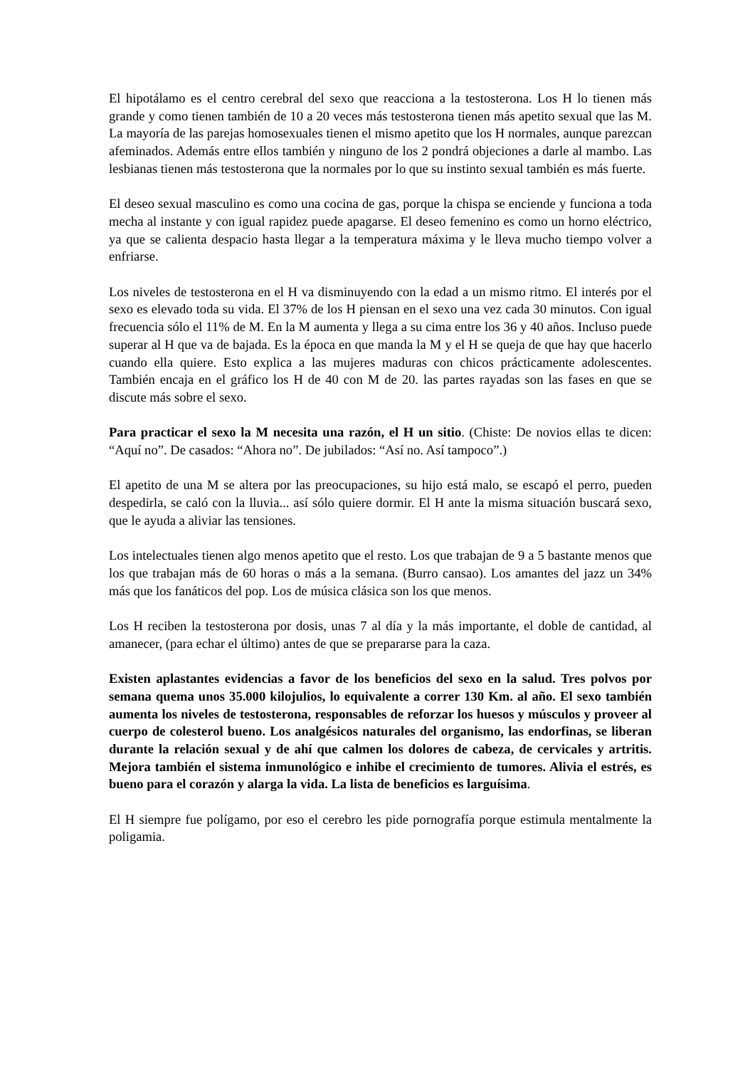El hipotálamo es el centro cerebral del sexo que reacciona a la testosterona. Los H lo tienen más grande y como tienen también de 10 a 20 veces más testosterona tienen más apetito sexual que las M. La mayoría de las parejas homosexuales tienen el mismo apetito que los H normales, aunque parezcan afeminados. Además entre ellos también y ninguno de los 2 pondrá objeciones a darle al mambo. Las lesbianas tienen más testosterona que la normales por lo que su instinto sexual también es más fuerte.
El deseo sexual masculino es como una cocina de gas, porque la chispa se enciende y funciona a toda mecha al instante y con igual rapidez puede apagarse. El deseo femenino es como un horno eléctrico, ya que se calienta despacio hasta llegar a la temperatura máxima y le lleva mucho tiempo volver a enfriarse.
Los niveles de testosterona en el H va disminuyendo con la edad a un mismo ritmo. El interés por el sexo es elevado toda su vida. El 37% de los H piensan en el sexo una vez cada 30 minutos. Con igual frecuencia sólo el 11% de M. En la M aumenta y llega a su cima entre los 36 y 40 años. Incluso puede superar al H que va de bajada. Es la época en que manda la M y el H se queja de que hay que hacerlo cuando ella quiere. Esto explica a las mujeres maduras con chicos prácticamente adolescentes. También encaja en el gráfico los H de 40 con M de 20. las partes rayadas son las fases en que se discute más sobre el sexo.
Para practicar el sexo la M necesita una razón, el H un sitio. (Chiste: De novios ellas te dicen: “Aquí no”. De casados: “Ahora no”. De jubilados: “Así no. Así tampoco”.)
El apetito de una M se altera por las preocupaciones, su hijo está malo, se escapó el perro, pueden despedirla, se caló con la lluvia... así sólo quiere dormir. El H ante la misma situación buscará sexo, que le ayuda a aliviar las tensiones.
Los intelectuales tienen algo menos apetito que el resto. Los que trabajan de 9 a 5 bastante menos que los que trabajan más de 60 horas o más a la semana. (Burro cansao). Los amantes del jazz un 34% más que los fanáticos del pop. Los de música clásica son los que menos.
Los H reciben la testosterona por dosis, unas 7 al día y la más importante, el doble de cantidad, al amanecer, (para echar el último) antes de que se prepararse para la caza.
Existen aplastantes evidencias a favor de los beneficios del sexo en la salud. Tres polvos por semana quema unos 35.000 kilojulios, lo equivalente a correr 130 Km. al año. El sexo también aumenta los niveles de testosterona, responsables de reforzar los huesos y músculos y proveer al cuerpo de colesterol bueno. Los analgésicos naturales del organismo, las endorfinas, se liberan durante la relación sexual y de ahí que calmen los dolores de cabeza, de cervicales y artritis. Mejora también el sistema inmunológico e inhibe el crecimiento de tumores. Alivia el estrés, es bueno para el corazón y alarga la vida. La lista de beneficios es larguísima.
El H siempre fue polígamo, por eso el cerebro les pide pornografía porque estimula mentalmente la poligamia.